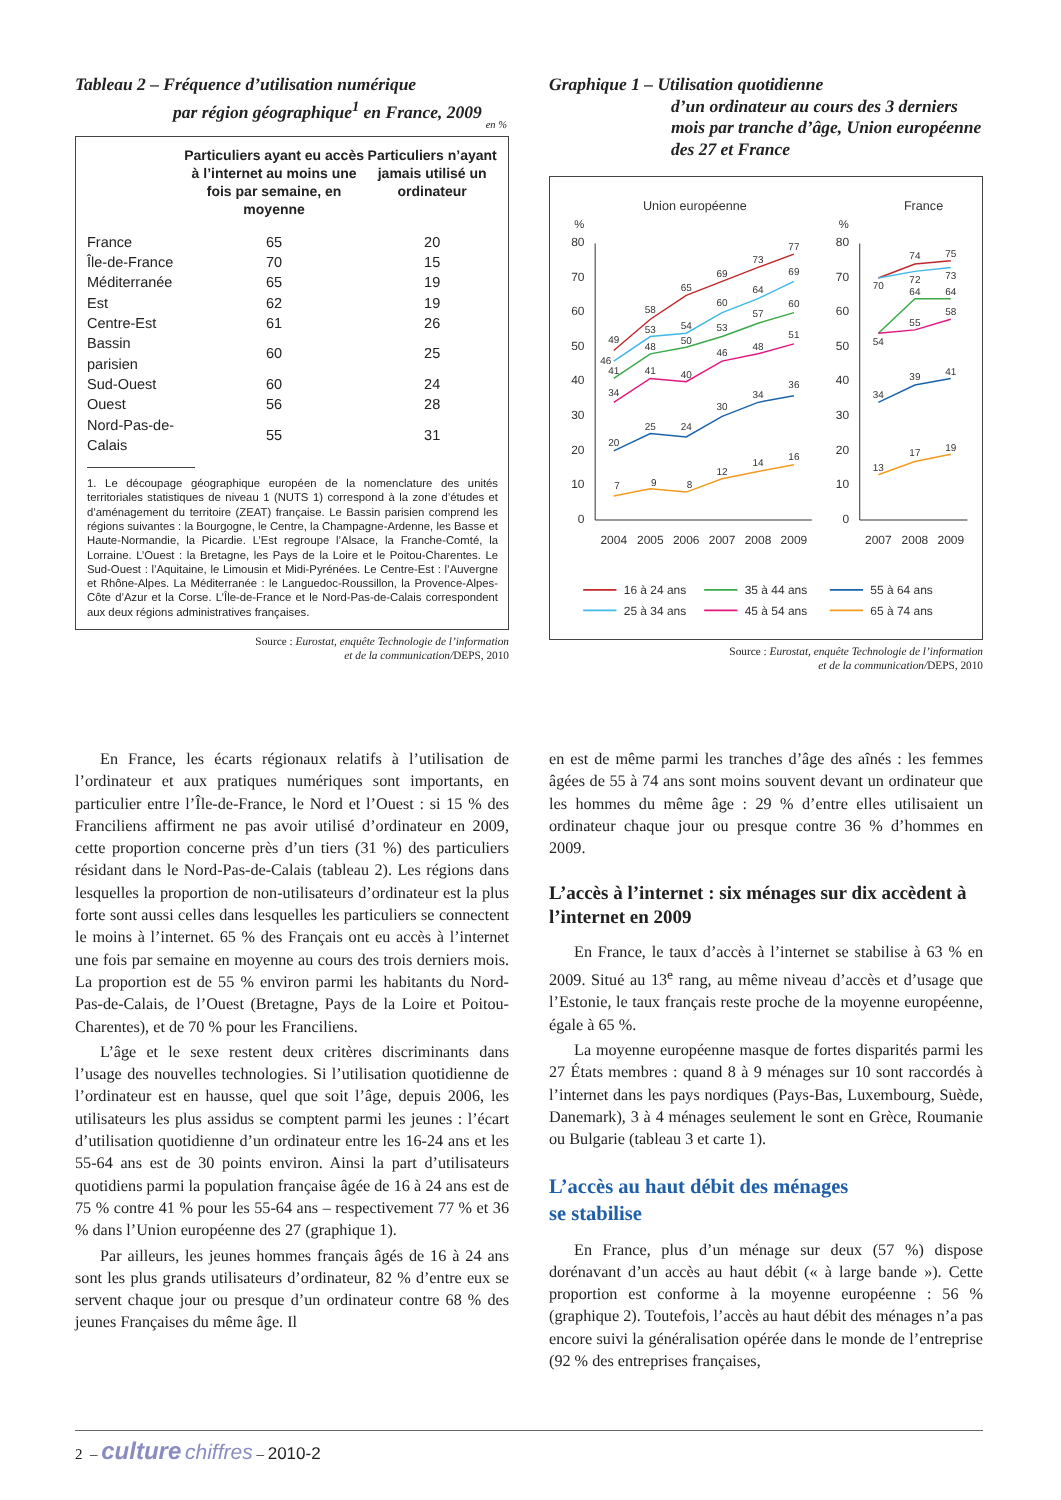Tableau 2 – Fréquence d’utilisation numérique
par région géographique<sup>1</sup> en France, 2009
en %
| | Particuliers ayant eu accès à l’internet au moins une fois par semaine, en moyenne | Particuliers n’ayant jamais utilisé un ordinateur |
| --- | --- | --- |
| France | 65 | 20 |
| Île-de-France | 70 | 15 |
| Méditerranée | 65 | 19 |
| Est | 62 | 19 |
| Centre-Est | 61 | 26 |
| Bassin parisien | 60 | 25 |
| Sud-Ouest | 60 | 24 |
| Ouest | 56 | 28 |
| Nord-Pas-de-Calais | 55 | 31 |
1. Le découpage géographique européen de la nomenclature des unités territoriales statistiques de niveau 1 (NUTS 1) correspond à la zone d’études et d’aménagement du territoire (ZEAT) française. Le Bassin parisien comprend les régions suivantes : la Bourgogne, le Centre, la Champagne-Ardenne, les Basse et Haute-Normandie, la Picardie. L’Est regroupe l’Alsace, la Franche-Comté, la Lorraine. L’Ouest : la Bretagne, les Pays de la Loire et le Poitou-Charentes. Le Sud-Ouest : l’Aquitaine, le Limousin et Midi-Pyrénées. Le Centre-Est : l’Auvergne et Rhône-Alpes. La Méditerranée : le Languedoc-Roussillon, la Provence-Alpes-Côte d’Azur et la Corse. L’Île-de-France et le Nord-Pas-de-Calais correspondent aux deux régions administratives françaises.
Source : Eurostat, enquête Technologie de l’information
et de la communication/DEPS, 2010
Graphique 1 – Utilisation quotidienne
d’un ordinateur au cours des 3 derniers mois par tranche d’âge, Union européenne des 27 et France
Union européenne
France
%
%
80
70
60
50
40
30
20
10
0
80
70
60
50
40
30
20
10
0
2004
2005
2006
2007
2008
2009
2007
2008
2009
49
58
65
69
73
77
46
53
54
60
64
69
41
48
50
53
57
60
34
41
40
46
48
51
20
25
24
30
34
36
7
9
8
12
14
16
70
74
75
72
73
64
64
54
55
58
34
39
41
13
17
19
16 à 24 ans
35 à 44 ans
55 à 64 ans
25 à 34 ans
45 à 54 ans
65 à 74 ans
Source : Eurostat, enquête Technologie de l’information
et de la communication/DEPS, 2010
En France, les écarts régionaux relatifs à l’utilisation de l’ordinateur et aux pratiques numériques sont importants, en particulier entre l’Île-de-France, le Nord et l’Ouest : si 15 % des Franciliens affirment ne pas avoir utilisé d’ordinateur en 2009, cette proportion concerne près d’un tiers (31 %) des particuliers résidant dans le Nord-Pas-de-Calais (tableau 2). Les régions dans lesquelles la proportion de non-utilisateurs d’ordinateur est la plus forte sont aussi celles dans lesquelles les particuliers se connectent le moins à l’internet. 65 % des Français ont eu accès à l’internet une fois par semaine en moyenne au cours des trois derniers mois. La proportion est de 55 % environ parmi les habitants du Nord-Pas-de-Calais, de l’Ouest (Bretagne, Pays de la Loire et Poitou-Charentes), et de 70 % pour les Franciliens.
L’âge et le sexe restent deux critères discriminants dans l’usage des nouvelles technologies. Si l’utilisation quotidienne de l’ordinateur est en hausse, quel que soit l’âge, depuis 2006, les utilisateurs les plus assidus se comptent parmi les jeunes : l’écart d’utilisation quotidienne d’un ordinateur entre les 16-24 ans et les 55-64 ans est de 30 points environ. Ainsi la part d’utilisateurs quotidiens parmi la population française âgée de 16 à 24 ans est de 75 % contre 41 % pour les 55-64 ans – respectivement 77 % et 36 % dans l’Union européenne des 27 (graphique 1).
Par ailleurs, les jeunes hommes français âgés de 16 à 24 ans sont les plus grands utilisateurs d’ordinateur, 82 % d’entre eux se servent chaque jour ou presque d’un ordinateur contre 68 % des jeunes Françaises du même âge. Il
en est de même parmi les tranches d’âge des aînés : les femmes âgées de 55 à 74 ans sont moins souvent devant un ordinateur que les hommes du même âge : 29 % d’entre elles utilisaient un ordinateur chaque jour ou presque contre 36 % d’hommes en 2009.
L’accès à l’internet : six ménages sur dix accèdent à l’internet en 2009
En France, le taux d’accès à l’internet se stabilise à 63 % en 2009. Situé au 13<sup>e</sup> rang, au même niveau d’accès et d’usage que l’Estonie, le taux français reste proche de la moyenne européenne, égale à 65 %.
La moyenne européenne masque de fortes disparités parmi les 27 États membres : quand 8 à 9 ménages sur 10 sont raccordés à l’internet dans les pays nordiques (Pays-Bas, Luxembourg, Suède, Danemark), 3 à 4 ménages seulement le sont en Grèce, Roumanie ou Bulgarie (tableau 3 et carte 1).
L’accès au haut débit des ménages
se stabilise
En France, plus d’un ménage sur deux (57 %) dispose dorénavant d’un accès au haut débit (« à large bande »). Cette proportion est conforme à la moyenne européenne : 56 % (graphique 2). Toutefois, l’accès au haut débit des ménages n’a pas encore suivi la généralisation opérée dans le monde de l’entreprise (92 % des entreprises françaises,
2 – culture chiffres – 2010-2